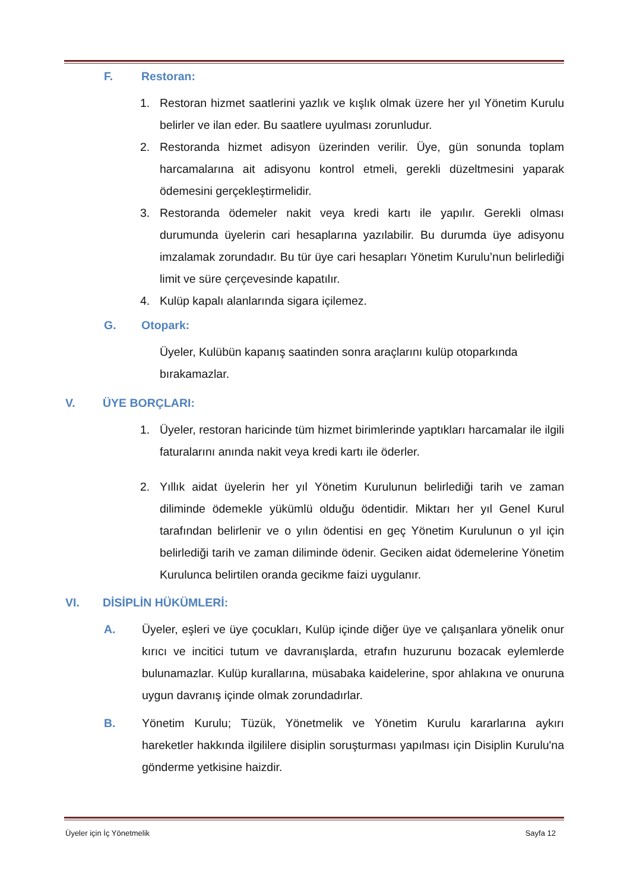F. Restoran:
1. Restoran hizmet saatlerini yazlık ve kışlık olmak üzere her yıl Yönetim Kurulu belirler ve ilan eder. Bu saatlere uyulması zorunludur.
2. Restoranda hizmet adisyon üzerinden verilir. Üye, gün sonunda toplam harcamalarına ait adisyonu kontrol etmeli, gerekli düzeltmesini yaparak ödemesini gerçekleştirmelidir.
3. Restoranda ödemeler nakit veya kredi kartı ile yapılır. Gerekli olması durumunda üyelerin cari hesaplarına yazılabilir. Bu durumda üye adisyonu imzalamak zorundadır. Bu tür üye cari hesapları Yönetim Kurulu’nun belirlediği limit ve süre çerçevesinde kapatılır.
4. Kulüp kapalı alanlarında sigara içilemez.
G. Otopark:
Üyeler, Kulübün kapanış saatinden sonra araçlarını kulüp otoparkında bırakamazlar.
V. ÜYE BORÇLARI:
1. Üyeler, restoran haricinde tüm hizmet birimlerinde yaptıkları harcamalar ile ilgili faturalarını anında nakit veya kredi kartı ile öderler.
2. Yıllık aidat üyelerin her yıl Yönetim Kurulunun belirlediği tarih ve zaman diliminde ödemekle yükümlü olduğu ödentidir. Miktarı her yıl Genel Kurul tarafından belirlenir ve o yılın ödentisi en geç Yönetim Kurulunun o yıl için belirlediği tarih ve zaman diliminde ödenir. Geciken aidat ödemelerine Yönetim Kurulunca belirtilen oranda gecikme faizi uygulanır.
VI. DİSİPLİN HÜKÜMLERİ:
A. Üyeler, eşleri ve üye çocukları, Kulüp içinde diğer üye ve çalışanlara yönelik onur kırıcı ve incitici tutum ve davranışlarda, etrafın huzurunu bozacak eylemlerde bulunamazlar. Kulüp kurallarına, müsabaka kaidelerine, spor ahlakına ve onuruna uygun davranış içinde olmak zorundadırlar.
B. Yönetim Kurulu; Tüzük, Yönetmelik ve Yönetim Kurulu kararlarına aykırı hareketler hakkında ilgililere disiplin soruşturması yapılması için Disiplin Kurulu'na gönderme yetkisine haizdir.
Üyeler için İç Yönetmelik Sayfa 12